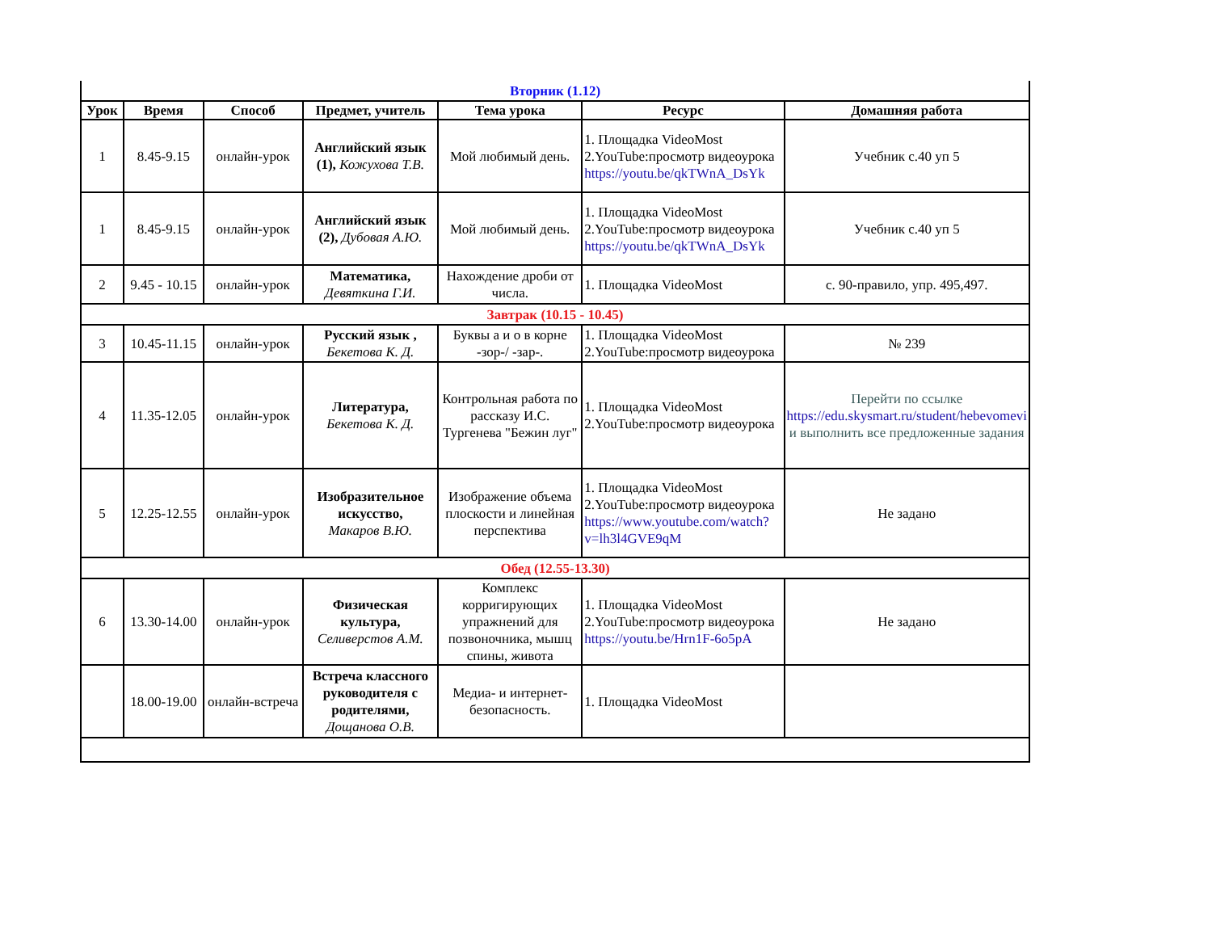| Вторник (1.12) | | | | | | |
| Урок | Время | Способ | Предмет, учитель | Тема урока | Ресурс | Домашняя работа |
| 1 | 8.45-9.15 | онлайн-урок | Английский язык (1), Кожухова Т.В. | Мой любимый день. | 1. Площадка VideoMost 2.YouTube:просмотр видеоурока https://youtu.be/qkTWnA_DsYk | Учебник с.40 уп 5 |
| 1 | 8.45-9.15 | онлайн-урок | Английский язык (2), Дубовая А.Ю. | Мой любимый день. | 1. Площадка VideoMost 2.YouTube:просмотр видеоурока https://youtu.be/qkTWnA_DsYk | Учебник с.40 уп 5 |
| 2 | 9.45 - 10.15 | онлайн-урок | Математика, Девяткина Г.И. | Нахождение дроби от числа. | 1. Площадка VideoMost | с. 90-правило, упр. 495,497. |
| Завтрак (10.15 - 10.45) | | | | | | |
| 3 | 10.45-11.15 | онлайн-урок | Русский язык , Бекетова К. Д. | Буквы а и о в корне -зор-/ -зар-. | 1. Площадка VideoMost 2.YouTube:просмотр видеоурока | № 239 |
| 4 | 11.35-12.05 | онлайн-урок | Литература, Бекетова К. Д. | Контрольная работа по рассказу И.С. Тургенева "Бежин луг" | 1. Площадка VideoMost 2.YouTube:просмотр видеоурока | Перейти по ссылке https://edu.skysmart.ru/student/hebevomevi и выполнить все предложенные задания |
| 5 | 12.25-12.55 | онлайн-урок | Изобразительное искусство, Макаров В.Ю. | Изображение объема плоскости и линейная перспектива | 1. Площадка VideoMost 2.YouTube:просмотр видеоурока https://www.youtube.com/watch?v=lh3l4GVE9qM | Не задано |
| Обед (12.55-13.30) | | | | | | |
| 6 | 13.30-14.00 | онлайн-урок | Физическая культура, Селиверстов А.М. | Комплекс корригирующих упражнений для позвоночника, мышц спины, живота | 1. Площадка VideoMost 2.YouTube:просмотр видеоурока https://youtu.be/Hrn1F-6o5pA | Не задано |
| | 18.00-19.00 | онлайн-встреча | Встреча классного руководителя с родителями, Дощанова О.В. | Медиа- и интернет-безопасность. | 1. Площадка VideoMost | |